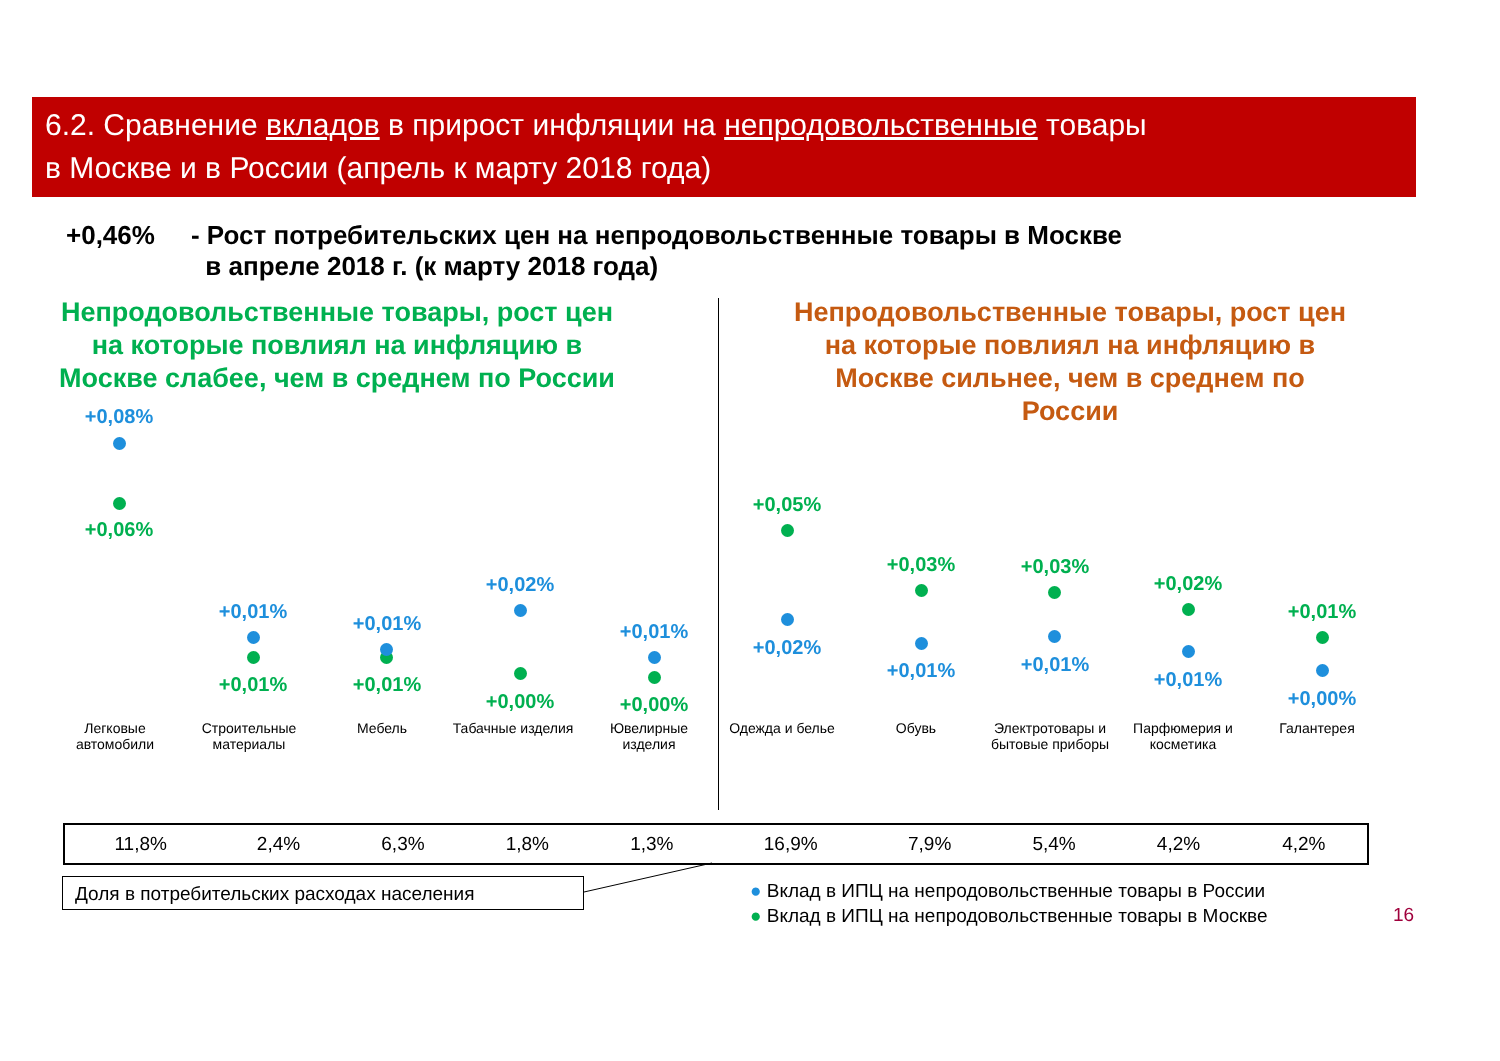6.2. Сравнение вкладов в прирост инфляции на непродовольственные товары
в Москве и в России (апрель к марту 2018 года)
+0,46% - Рост потребительских цен на непродовольственные товары в Москве
в апреле 2018 г. (к марту 2018 года)
Непродовольственные товары, рост цен на которые повлиял на инфляцию в Москве слабее, чем в среднем по России
Непродовольственные товары, рост цен на которые повлиял на инфляцию в Москве сильнее, чем в среднем по России
+0,08%
+0,06%
+0,01%
+0,01%
+0,01%
+0,01%
+0,02%
+0,00%
+0,01%
+0,00%
+0,05%
+0,02%
+0,03%
+0,01%
+0,03%
+0,01%
+0,02%
+0,01%
+0,01%
+0,00%
Легковые автомобили
Строительные материалы
Мебель
Табачные изделия
Ювелирные изделия
Одежда и белье Обувь
Электротовары и бытовые приборы
Парфюмерия и косметика
Галантерея
| 11,8% | 2,4% | 6,3% | 1,8% | 1,3% | 16,9% | 7,9% | 5,4% | 4,2% | 4,2% |
Доля в потребительских расходах населения
● Вклад в ИПЦ на непродовольственные товары в России
● Вклад в ИПЦ на непродовольственные товары в Москве
16